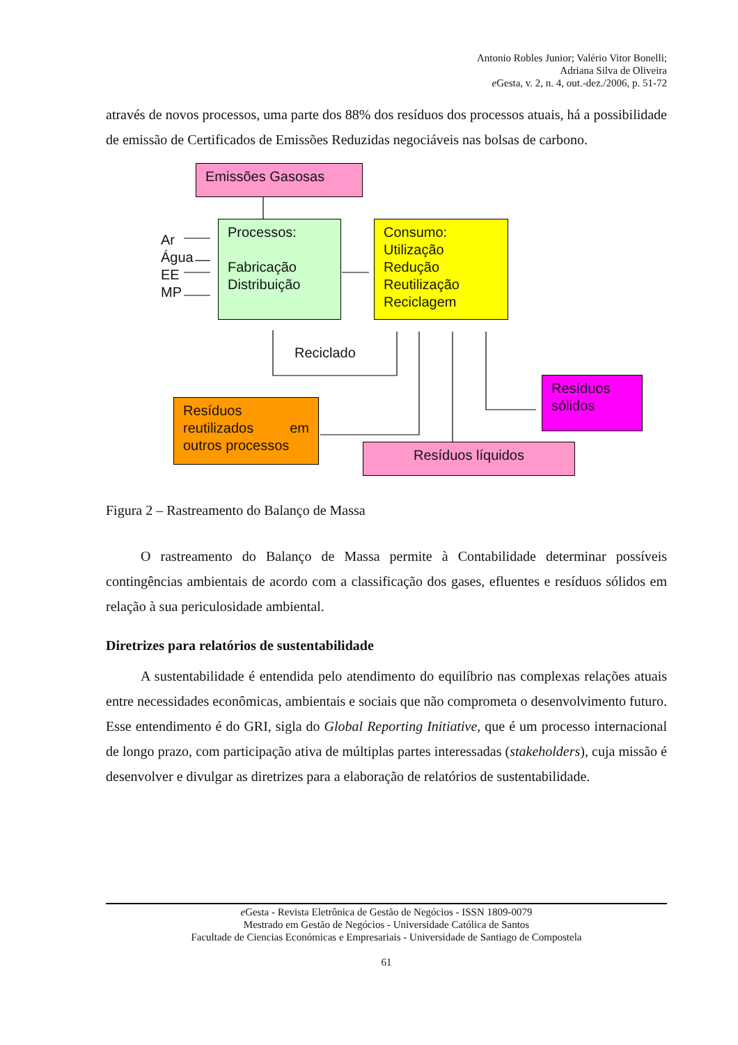Antonio Robles Junior; Valério Vitor Bonelli;
Adriana Silva de Oliveira
e Gesta, v. 2, n. 4, out.-dez./2006, p. 51-72
através de novos processos, uma parte dos 88% dos resíduos dos processos atuais, há a possibilidade de emissão de Certificados de Emissões Reduzidas negociáveis nas bolsas de carbono.
Emissões Gasosas
Ar
Água
EE
MP
Processos:
Fabricação
Distribuição
Consumo:
Utilização
Redução
Reutilização
Reciclagem
Reciclado
Resíduos
sólidos
Resíduos reutilizados em outros processos
Resíduos líquidos
Figura 2 – Rastreamento do Balanço de Massa
O rastreamento do Balanço de Massa permite à Contabilidade determinar possíveis contingências ambientais de acordo com a classificação dos gases, efluentes e resíduos sólidos em relação à sua periculosidade ambiental.
Diretrizes para relatórios de sustentabilidade
A sustentabilidade é entendida pelo atendimento do equilíbrio nas complexas relações atuais entre necessidades econômicas, ambientais e sociais que não comprometa o desenvolvimento futuro. Esse entendimento é do GRI, sigla do Global Reporting Initiative, que é um processo internacional de longo prazo, com participação ativa de múltiplas partes interessadas (stakeholders), cuja missão é desenvolver e divulgar as diretrizes para a elaboração de relatórios de sustentabilidade.
e Gesta - Revista Eletrônica de Gestão de Negócios - ISSN 1809-0079
Mestrado em Gestão de Negócios - Universidade Católica de Santos
Facultade de Ciencias Económicas e Empresariais - Universidade de Santiago de Compostela
61